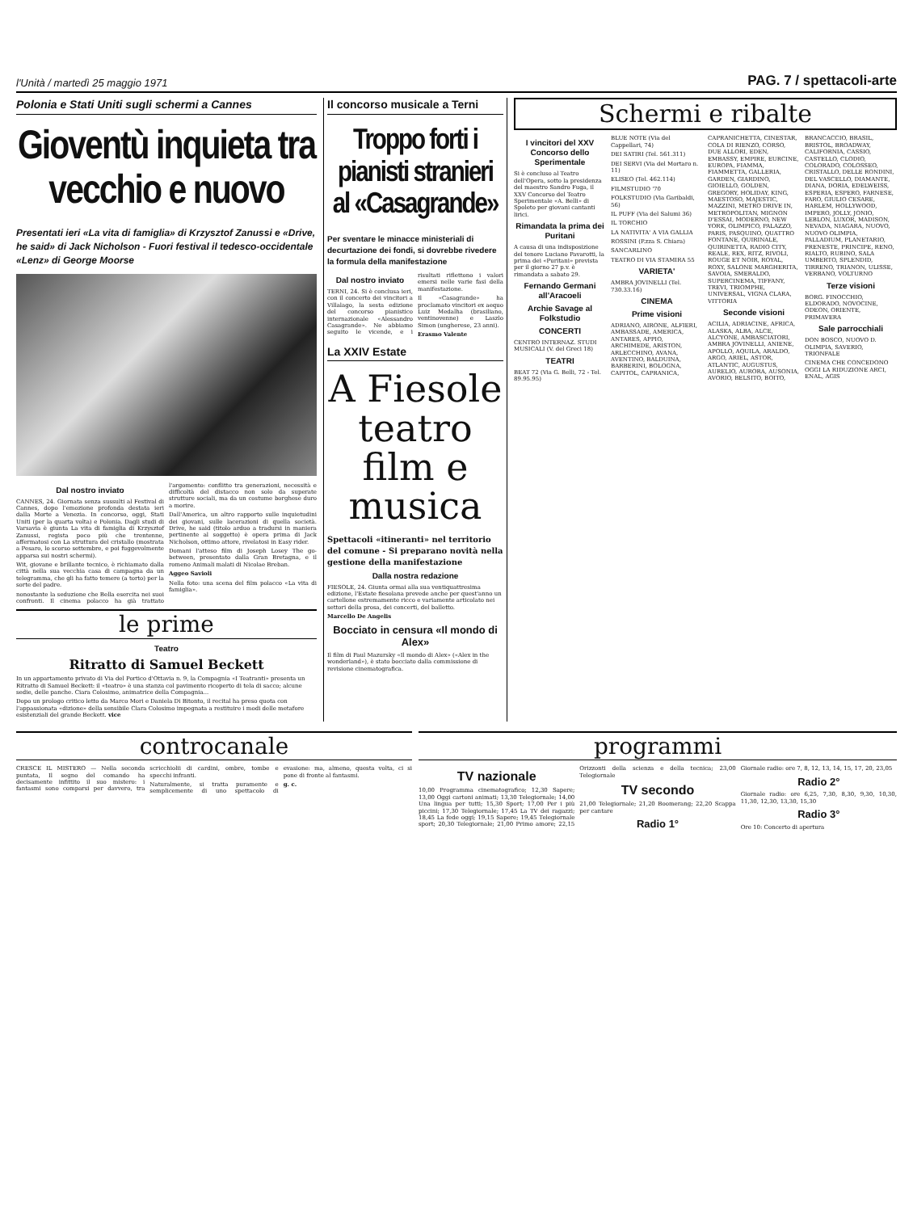l'Unità / martedì 25 maggio 1971 PAG. 7 / spettacoli-arte
Polonia e Stati Uniti sugli schermi a Cannes
Gioventù inquieta tra vecchio e nuovo
Presentati ieri «La vita di famiglia» di Krzysztof Zanussi e «Drive, he said» di Jack Nicholson - Fuori festival il tedesco-occidentale «Lenz» di George Moorse
Dal nostro inviato
CANNES, 24. Giornata senza sussulti al Festival di Cannes, dopo l'emozione profonda destata ieri dalla Morte a Venezia. In concorso, oggi, Stati Uniti (per la quarta volta) e Polonia. Dagli studi di Varsavia è giunta La vita di famiglia di Krzysztof Zanussi, regista poco più che trentenne, affermatosi con La struttura del cristallo (mostrata a Pesaro, lo scorso settembre, e poi fuggevolmente apparsa sui nostri schermi).
Wit, giovane e brillante tecnico, è richiamato dalla città nella sua vecchia casa di campagna da un telegramma, che gli ha fatto temere (a torto) per la sorte del padre.
nonostante la seduzione che Bella esercita nei suoi confronti. Il cinema polacco ha già trattato l'argomento: conflitto tra generazioni, necessità e difficoltà del distacco non solo da superate strutture sociali, ma da un costume borghese duro a morire.
Dall'America, un altro rapporto sulle inquietudini dei giovani, sulle lacerazioni di quella società. Drive, he said (titolo arduo a tradursi in maniera pertinente al soggetto) è opera prima di Jack Nicholson, ottimo attore, rivelatosi in Easy rider.
Domani l'atteso film di Joseph Losey The go-between, presentato dalla Gran Bretagna, e il romeno Animali malati di Nicolae Breban.
Aggeo Savioli
Nella foto: una scena del film polacco «La vita di famiglia».
le prime
Teatro
Ritratto di Samuel Beckett
In un appartamento privato di Via del Portico d'Ottavia n. 9, la Compagnia «I Teatranti» presenta un Ritratto di Samuel Beckett: il «teatro» è una stanza col pavimento ricoperto di tela di sacco; alcune sedie, delle panche. Ciara Colosimo, animatrice della Compagnia...
Dopo un prologo critico letto da Marco Mori e Daniela Di Bitonto, il recital ha preso quota con l'appassionata «dizione» della sensibile Clara Colosimo impegnata a restituire i modi delle metafore esistenziali del grande Beckett. vice
Il concorso musicale a Terni
Troppo forti i pianisti stranieri al «Casagrande»
Per sventare le minacce ministeriali di decurtazione dei fondi, si dovrebbe rivedere la formula della manifestazione
Dal nostro inviato
TERNI, 24. Si è conclusa ieri, con il concerto dei vincitori a Villalago, la sesta edizione del concorso pianistico internazionale «Alessandro Casagrande». Ne abbiamo seguito le vicende, e i risultati riflettono i valori emersi nelle varie fasi della manifestazione.
Il «Casagrande» ha proclamato vincitori ex aequo Luiz Medalha (brasiliano, ventinovenne) e Laszlo Simon (ungherese, 23 anni).
Erasmo Valente
La XXIV Estate
A Fiesole teatro film e musica
Spettacoli «itineranti» nel territorio del comune - Si preparano novità nella gestione della manifestazione
Dalla nostra redazione
FIESOLE, 24. Giunta ormai alla sua ventiquattresima edizione, l'Estate fiesolana prevede anche per quest'anno un cartellone estremamente ricco e variamente articolato nei settori della prosa, dei concerti, del balletto.
Marcello De Angelis
Bocciato in censura «Il mondo di Alex»
Il film di Paul Mazursky «Il mondo di Alex» («Alex in the wonderland»), è stato bocciato dalla commissione di revisione cinematografica.
Schermi e ribalte
I vincitori del XXV Concorso dello Sperimentale
Si è concluso al Teatro dell'Opera, sotto la presidenza del maestro Sandro Fuga, il XXV Concorso del Teatro Sperimentale «A. Belli» di Spoleto per giovani cantanti lirici.
Rimandata la prima dei Puritani
A causa di una indisposizione del tenore Luciano Pavarotti, la prima dei «Puritani» prevista per il giorno 27 p.v. è rimandata a sabato 29.
Fernando Germani all'Aracoeli
Archie Savage al Folkstudio
CONCERTI
CENTRO INTERNAZ. STUDI MUSICALI (V. del Greci 18)
TEATRI
BEAT 72 (Via G. Belli, 72 - Tel. 89.95.95)
BLUE NOTE (Via del Cappellari, 74)
DEI SATIRI (Tel. 561.311)
DEI SERVI (Via del Mortaro n. 11)
ELISEO (Tel. 462.114)
FILMSTUDIO '70
FOLKSTUDIO (Via Garibaldi, 56)
IL PUFF (Via del Salumi 36)
IL TORCHIO
LA NATIVITA' A VIA GALLIA
ROSSINI (P.zza S. Chiara)
SANCARLINO
TEATRO DI VIA STAMIRA 55
VARIETA'
AMBRA JOVINELLI (Tel. 730.33.16)
CINEMA
Prime visioni
ADRIANO, AIRONE, ALFIERI, AMBASSADE, AMERICA, ANTARES, APPIO, ARCHIMEDE, ARISTON, ARLECCHINO, AVANA, AVENTINO, BALDUINA, BARBERINI, BOLOGNA, CAPITOL, CAPRANICA, CAPRANICHETTA, CINESTAR, COLA DI RIENZO, CORSO, DUE ALLORI, EDEN, EMBASSY, EMPIRE, EURCINE, EUROPA, FIAMMA, FIAMMETTA, GALLERIA, GARDEN, GIARDINO, GIOIELLO, GOLDEN, GREGORY, HOLIDAY, KING, MAESTOSO, MAJESTIC, MAZZINI, METRO DRIVE IN, METROPOLITAN, MIGNON D'ESSAI, MODERNO, NEW YORK, OLIMPICO, PALAZZO, PARIS, PASQUINO, QUATTRO FONTANE, QUIRINALE, QUIRINETTA, RADIO CITY, REALE, REX, RITZ, RIVOLI, ROUGE ET NOIR, ROYAL, ROXY, SALONE MARGHERITA, SAVOIA, SMERALDO, SUPERCINEMA, TIFFANY, TREVI, TRIOMPHE, UNIVERSAL, VIGNA CLARA, VITTORIA
Seconde visioni
ACILIA, ADRIACINE, AFRICA, ALASKA, ALBA, ALCE, ALCYONE, AMBASCIATORI, AMBRA JOVINELLI, ANIENE, APOLLO, AQUILA, ARALDO, ARGO, ARIEL, ASTOR, ATLANTIC, AUGUSTUS, AURELIO, AURORA, AUSONIA, AVORIO, BELSITO, BOITO, BRANCACCIO, BRASIL, BRISTOL, BROADWAY, CALIFORNIA, CASSIO, CASTELLO, CLODIO, COLORADO, COLOSSEO, CRISTALLO, DELLE RONDINI, DEL VASCELLO, DIAMANTE, DIANA, DORIA, EDELWEISS, ESPERIA, ESPERO, FARNESE, FARO, GIULIO CESARE, HARLEM, HOLLYWOOD, IMPERO, JOLLY, JONIO, LEBLON, LUXOR, MADISON, NEVADA, NIAGARA, NUOVO, NUOVO OLIMPIA, PALLADIUM, PLANETARIO, PRENESTE, PRINCIPE, RENO, RIALTO, RUBINO, SALA UMBERTO, SPLENDID, TIRRENO, TRIANON, ULISSE, VERBANO, VOLTURNO
Terze visioni
BORG. FINOCCHIO, ELDORADO, NOVOCINE, ODEON, ORIENTE, PRIMAVERA
Sale parrocchiali
DON BOSCO, NUOVO D. OLIMPIA, SAVERIO, TRIONFALE
CINEMA CHE CONCEDONO OGGI LA RIDUZIONE ARCI, ENAL, AGIS
controcanale
CRESCE IL MISTERO — Nella seconda puntata, Il segno del comando ha decisamente infittito il suo mistero: i fantasmi sono comparsi per davvero, tra scricchiolii di cardini, ombre, tombe e specchi infranti.
Naturalmente, si tratta puramente e semplicemente di uno spettacolo di evasione: ma, almeno, questa volta, ci si pone di fronte al fantasmi.
g. c.
programmi
TV nazionale
10,00 Programma cinematografico; 12,30 Sapere; 13,00 Oggi cartoni animati; 13,30 Telegiornale; 14,00 Una lingua per tutti; 15,30 Sport; 17,00 Per i più piccini; 17,30 Telegiornale; 17,45 La TV dei ragazzi; 18,45 La fede oggi; 19,15 Sapere; 19,45 Telegiornale sport; 20,30 Telegiornale; 21,00 Primo amore; 22,15 Orizzonti della scienza e della tecnica; 23,00 Telegiornale
TV secondo
21,00 Telegiornale; 21,20 Boomerang; 22,20 Scappa per cantare
Radio 1°
Giornale radio: ore 7, 8, 12, 13, 14, 15, 17, 20, 23,05
Radio 2°
Giornale radio: ore 6,25, 7,30, 8,30, 9,30, 10,30, 11,30, 12,30, 13,30, 15,30
Radio 3°
Ore 10: Concerto di apertura